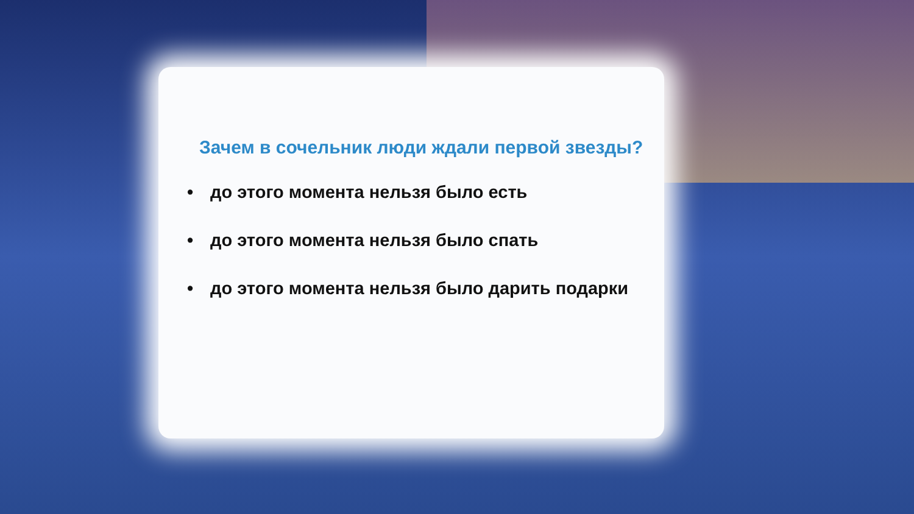Зачем в сочельник люди ждали первой звезды?
• до этого момента нельзя было есть
• до этого момента нельзя было спать
• до этого момента нельзя было дарить подарки